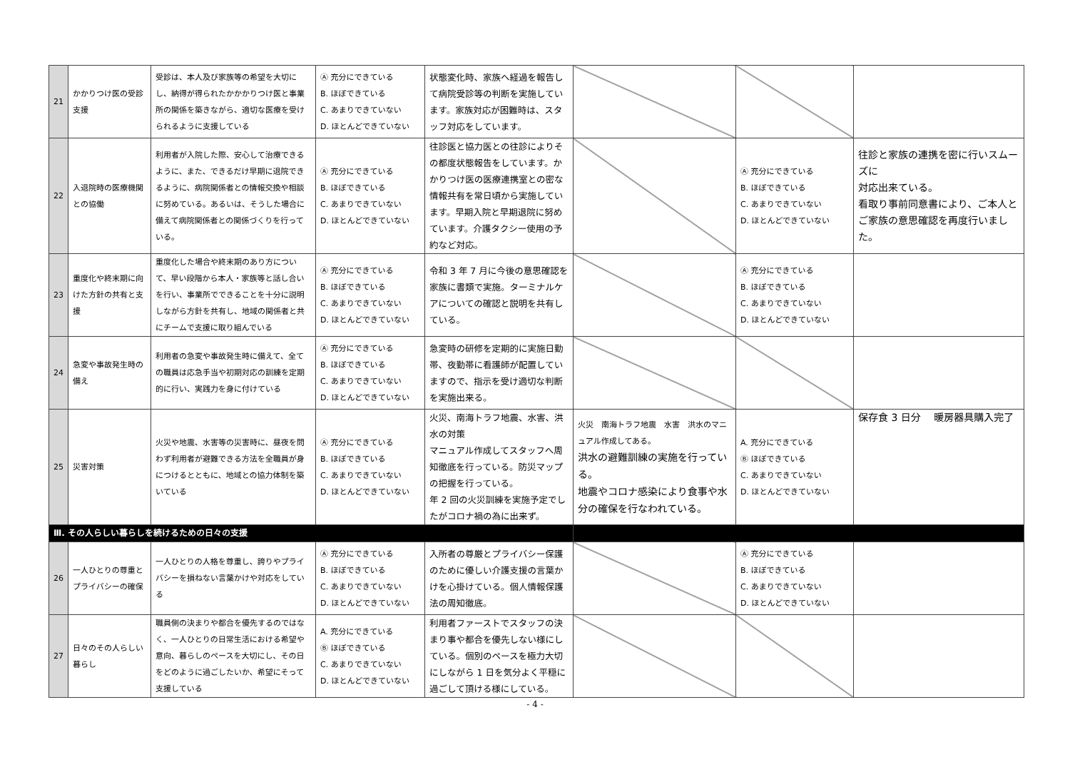| 21 | かかりつけ医の受診支援 | 受診は、本人及び家族等の希望を大切にし、納得が得られたかかかりつけ医と事業所の関係を築きながら、適切な医療を受けられるように支援している | Ⓐ 充分にできている B. ほぼできている C. あまりできていない D. ほとんどできていない | 状態変化時、家族へ経過を報告して病院受診等の判断を実施しています。家族対応が困難時は、スタッフ対応をしています。 | | | |
| 22 | 入退院時の医療機関との協働 | 利用者が入院した際、安心して治療できるように、また、できるだけ早期に退院できるように、病院関係者との情報交換や相談に努めている。あるいは、そうした場合に備えて病院関係者との関係づくりを行っている。 | Ⓐ 充分にできている B. ほぼできている C. あまりできていない D. ほとんどできていない | 往診医と協力医との往診によりその都度状態報告をしています。かかりつけ医の医療連携室との密な情報共有を常日頃から実施しています。早期入院と早期退院に努めています。介護タクシー使用の予約など対応。 | | Ⓐ 充分にできている B. ほぼできている C. あまりできていない D. ほとんどできていない | 往診と家族の連携を密に行いスムーズに 対応出来ている。 看取り事前同意書により、ご本人とご家族の意思確認を再度行いました。 |
| 23 | 重度化や終末期に向けた方針の共有と支援 | 重度化した場合や終末期のあり方について、早い段階から本人・家族等と話し合いを行い、事業所でできることを十分に説明しながら方針を共有し、地域の関係者と共にチームで支援に取り組んでいる | Ⓐ 充分にできている B. ほぼできている C. あまりできていない D. ほとんどできていない | 令和 3 年 7 月に今後の意思確認を家族に書類で実施。ターミナルケアについての確認と説明を共有している。 | | Ⓐ 充分にできている B. ほぼできている C. あまりできていない D. ほとんどできていない | |
| 24 | 急変や事故発生時の備え | 利用者の急変や事故発生時に備えて、全ての職員は応急手当や初期対応の訓練を定期的に行い、実践力を身に付けている | Ⓐ 充分にできている B. ほぼできている C. あまりできていない D. ほとんどできていない | 急変時の研修を定期的に実施日勤帯、夜勤帯に看護師が配置していますので、指示を受け適切な判断を実施出来る。 | | | |
| 25 | 災害対策 | 火災や地震、水害等の災害時に、昼夜を問わず利用者が避難できる方法を全職員が身につけるとともに、地域との協力体制を築いている | Ⓐ 充分にできている B. ほぼできている C. あまりできていない D. ほとんどできていない | 火災、南海トラフ地震、水害、洪水の対策 マニュアル作成してスタッフへ周知徹底を行っている。防災マップの把握を行っている。 年 2 回の火災訓練を実施予定でしたがコロナ禍の為に出来ず。 | 火災 南海トラフ地震 水害 洪水のマニュアル作成してある。 洪水の避難訓練の実施を行っている。 地震やコロナ感染により食事や水分の確保を行なわれている。 | A. 充分にできている Ⓑ ほぼできている C. あまりできていない D. ほとんどできていない | 保存食 3 日分 暖房器具購入完了 |
| Ⅲ. その人らしい暮らしを続けるための日々の支援 | | | | | | | |
| 26 | 一人ひとりの尊重とプライバシーの確保 | 一人ひとりの人格を尊重し、誇りやプライバシーを損ねない言葉かけや対応をしている | Ⓐ 充分にできている B. ほぼできている C. あまりできていない D. ほとんどできていない | 入所者の尊厳とプライバシー保護のために優しい介護支援の言葉かけを心掛けている。個人情報保護法の周知徹底。 | | Ⓐ 充分にできている B. ほぼできている C. あまりできていない D. ほとんどできていない | |
| 27 | 日々のその人らしい暮らし | 職員側の決まりや都合を優先するのではなく、一人ひとりの日常生活における希望や意向、暮らしのペースを大切にし、その日をどのように過ごしたいか、希望にそって支援している | A. 充分にできている Ⓑ ほぼできている C. あまりできていない D. ほとんどできていない | 利用者ファーストでスタッフの決まり事や都合を優先しない様にしている。個別のペースを極力大切にしながら 1 日を気分よく平穏に過ごして頂ける様にしている。 | | | |
- 4 -